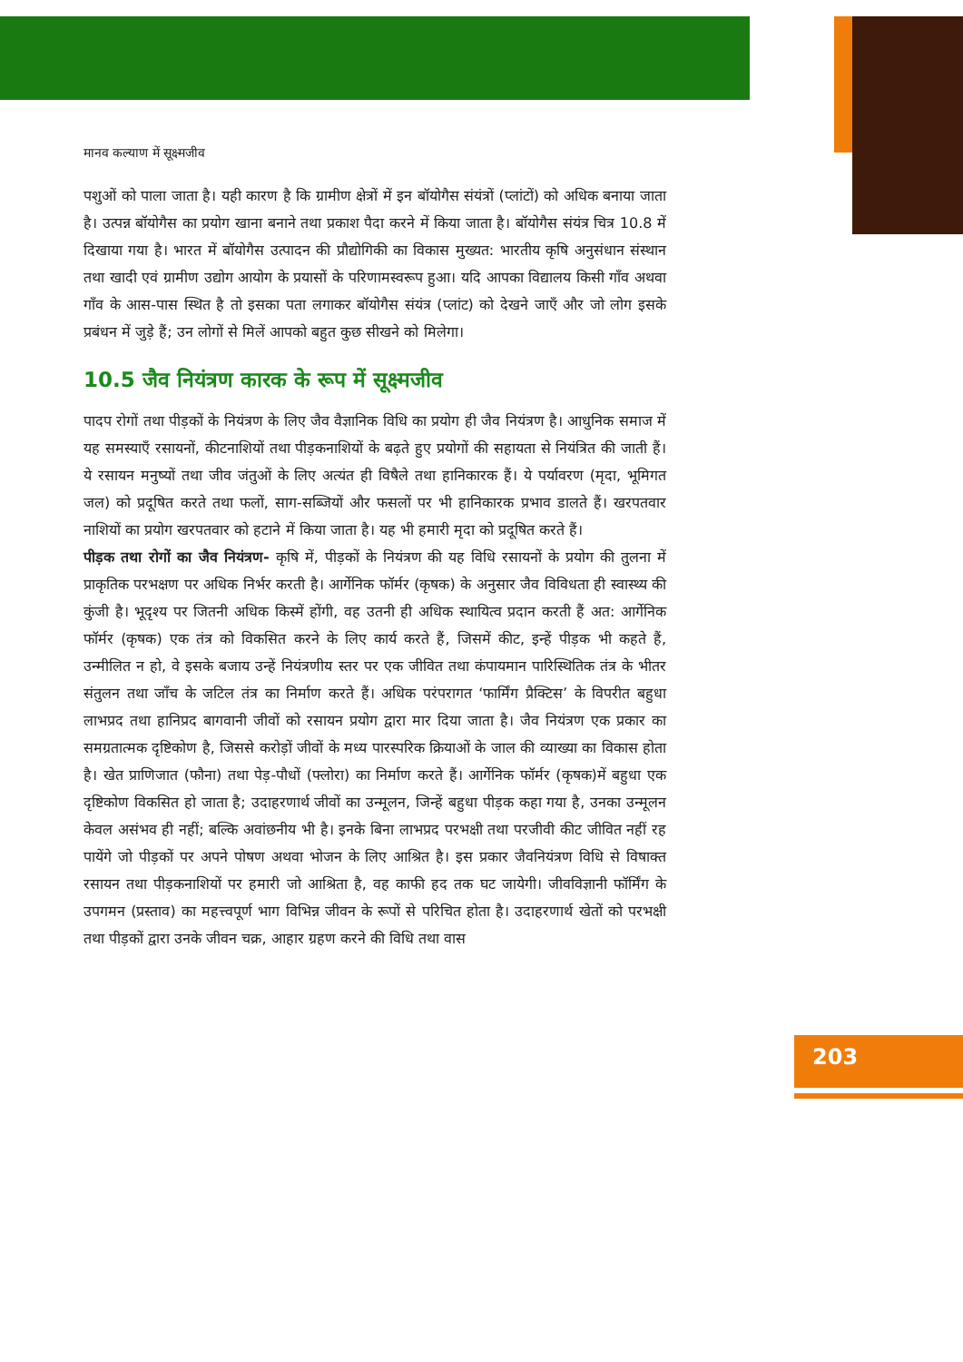मानव कल्याण में सूक्ष्मजीव
पशुओं को पाला जाता है। यही कारण है कि ग्रामीण क्षेत्रों में इन बॉयोगैस संयंत्रों (प्लांटों) को अधिक बनाया जाता है। उत्पन्न बॉयोगैस का प्रयोग खाना बनाने तथा प्रकाश पैदा करने में किया जाता है। बॉयोगैस संयंत्र चित्र 10.8 में दिखाया गया है। भारत में बॉयोगैस उत्पादन की प्रौद्योगिकी का विकास मुख्यत: भारतीय कृषि अनुसंधान संस्थान तथा खादी एवं ग्रामीण उद्योग आयोग के प्रयासों के परिणामस्वरूप हुआ। यदि आपका विद्यालय किसी गाँव अथवा गाँव के आस-पास स्थित है तो इसका पता लगाकर बॉयोगैस संयंत्र (प्लांट) को देखने जाएँ और जो लोग इसके प्रबंधन में जुड़े हैं; उन लोगों से मिलें आपको बहुत कुछ सीखने को मिलेगा।
10.5 जैव नियंत्रण कारक के रूप में सूक्ष्मजीव
पादप रोगों तथा पीड़कों के नियंत्रण के लिए जैव वैज्ञानिक विधि का प्रयोग ही जैव नियंत्रण है। आधुनिक समाज में यह समस्याएँ रसायनों, कीटनाशियों तथा पीड़कनाशियों के बढ़ते हुए प्रयोगों की सहायता से नियंत्रित की जाती हैं। ये रसायन मनुष्यों तथा जीव जंतुओं के लिए अत्यंत ही विषैले तथा हानिकारक हैं। ये पर्यावरण (मृदा, भूमिगत जल) को प्रदूषित करते तथा फलों, साग-सब्जियों और फसलों पर भी हानिकारक प्रभाव डालते हैं। खरपतवार नाशियों का प्रयोग खरपतवार को हटाने में किया जाता है। यह भी हमारी मृदा को प्रदूषित करते हैं।
पीड़क तथा रोगों का जैव नियंत्रण- कृषि में, पीड़कों के नियंत्रण की यह विधि रसायनों के प्रयोग की तुलना में प्राकृतिक परभक्षण पर अधिक निर्भर करती है। आर्गेनिक फॉर्मर (कृषक) के अनुसार जैव विविधता ही स्वास्थ्य की कुंजी है। भूदृश्य पर जितनी अधिक किस्में होंगी, वह उतनी ही अधिक स्थायित्व प्रदान करती हैं अत: आर्गेनिक फॉर्मर (कृषक) एक तंत्र को विकसित करने के लिए कार्य करते हैं, जिसमें कीट, इन्हें पीड़क भी कहते हैं, उन्मीलित न हो, वे इसके बजाय उन्हें नियंत्रणीय स्तर पर एक जीवित तथा कंपायमान पारिस्थितिक तंत्र के भीतर संतुलन तथा जाँच के जटिल तंत्र का निर्माण करते हैं। अधिक परंपरागत ‘फार्मिंग प्रैक्टिस’ के विपरीत बहुधा लाभप्रद तथा हानिप्रद बागवानी जीवों को रसायन प्रयोग द्वारा मार दिया जाता है। जैव नियंत्रण एक प्रकार का समग्रतात्मक दृष्टिकोण है, जिससे करोड़ों जीवों के मध्य पारस्परिक क्रियाओं के जाल की व्याख्या का विकास होता है। खेत प्राणिजात (फौना) तथा पेड़-पौधों (फ्लोरा) का निर्माण करते हैं। आर्गेनिक फॉर्मर (कृषक)में बहुधा एक दृष्टिकोण विकसित हो जाता है; उदाहरणार्थ जीवों का उन्मूलन, जिन्हें बहुधा पीड़क कहा गया है, उनका उन्मूलन केवल असंभव ही नहीं; बल्कि अवांछनीय भी है। इनके बिना लाभप्रद परभक्षी तथा परजीवी कीट जीवित नहीं रह पायेंगे जो पीड़कों पर अपने पोषण अथवा भोजन के लिए आश्रित है। इस प्रकार जैवनियंत्रण विधि से विषाक्त रसायन तथा पीड़कनाशियों पर हमारी जो आश्रिता है, वह काफी हद तक घट जायेगी। जीवविज्ञानी फॉर्मिंग के उपगमन (प्रस्ताव) का महत्त्वपूर्ण भाग विभिन्न जीवन के रूपों से परिचित होता है। उदाहरणार्थ खेतों को परभक्षी तथा पीड़कों द्वारा उनके जीवन चक्र, आहार ग्रहण करने की विधि तथा वास
203